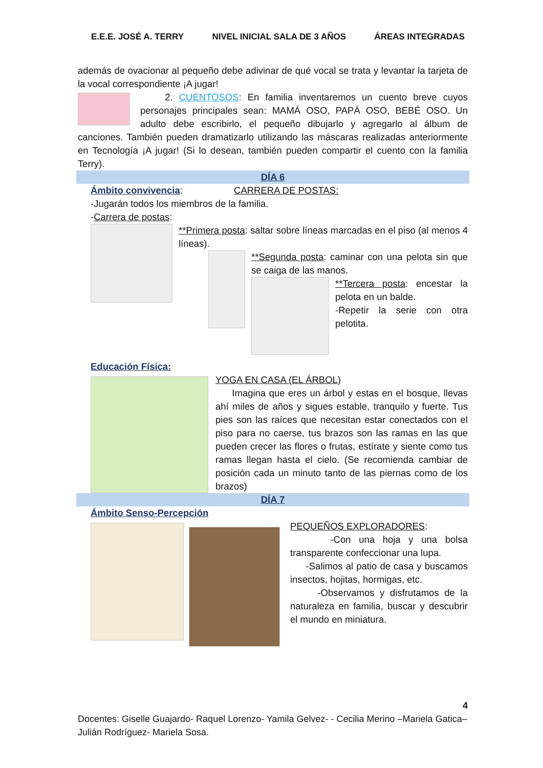E.E.E. JOSÉ A. TERRY NIVEL INICIAL SALA DE 3 AÑOS ÁREAS INTEGRADAS
además de ovacionar al pequeño debe adivinar de qué vocal se trata y levantar la tarjeta de la vocal correspondiente ¡A jugar!
2. CUENTOSOS: En familia inventaremos un cuento breve cuyos personajes principales sean: MAMÁ OSO, PAPÁ OSO, BEBÉ OSO. Un adulto debe escribirlo, el pequeño dibujarlo y agregarlo al álbum de canciones. También pueden dramatizarlo utilizando las máscaras realizadas anteriormente en Tecnología ¡A jugar! (Si lo desean, también pueden compartir el cuento con la familia Terry).
DÍA 6
Ámbito convivencia: CARRERA DE POSTAS:
-Jugarán todos los miembros de la familia.
-Carrera de postas:
**Primera posta: saltar sobre líneas marcadas en el piso (al menos 4 líneas).
**Segunda posta: caminar con una pelota sin que se caiga de las manos.
**Tercera posta: encestar la pelota en un balde.
-Repetir la serie con otra pelotita.
Educación Física:
YOGA EN CASA (EL ÁRBOL)
Imagina que eres un árbol y estas en el bosque, llevas ahí miles de años y sigues estable, tranquilo y fuerte. Tus pies son las raíces que necesitan estar conectados con el piso para no caerse, tus brazos son las ramas en las que pueden crecer las flores o frutas, estírate y siente como tus ramas llegan hasta el cielo. (Se recomienda cambiar de posición cada un minuto tanto de las piernas como de los brazos)
DÍA 7
Ámbito Senso-Percepción
PEQUEÑOS EXPLORADORES:
-Con una hoja y una bolsa transparente confeccionar una lupa.
-Salimos al patio de casa y buscamos insectos, hojitas, hormigas, etc.
-Observamos y disfrutamos de la naturaleza en familia, buscar y descubrir el mundo en miniatura.
4
Docentes: Giselle Guajardo- Raquel Lorenzo- Yamila Gelvez- - Cecilia Merino –Mariela Gatica– Julián Rodríguez- Mariela Sosa.